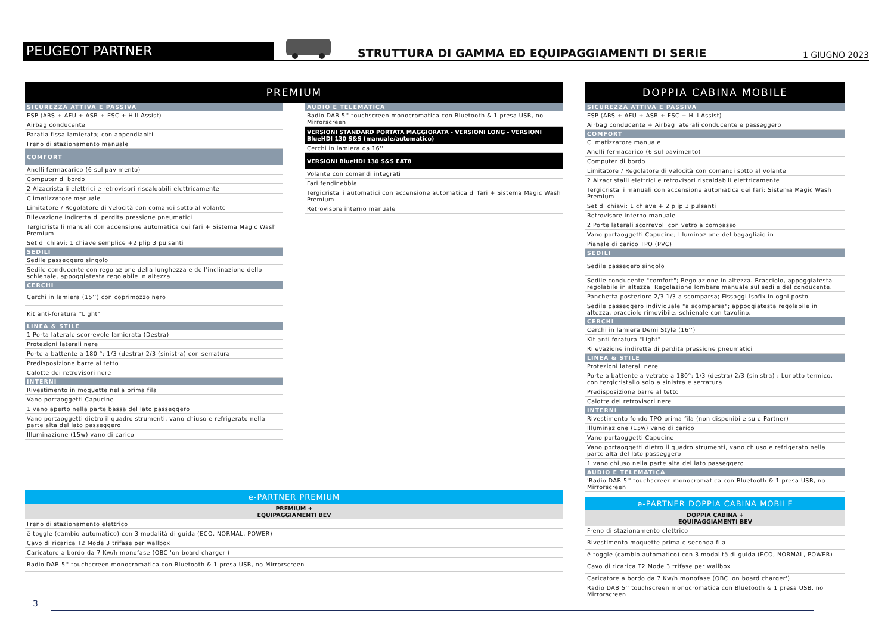PEUGEOT PARTNER
STRUTTURA DI GAMMA ED EQUIPAGGIAMENTI DI SERIE
1 GIUGNO 2023
PREMIUM
SICUREZZA ATTIVA E PASSIVA
ESP (ABS + AFU + ASR + ESC + Hill Assist)
Airbag conducente
Paratia fissa lamierata; con appendiabiti
Freno di stazionamento manuale
COMFORT
Anelli fermacarico (6 sul pavimento)
Computer di bordo
2 Alzacristalli elettrici e retrovisori riscaldabili elettricamente
Climatizzatore manuale
Limitatore / Regolatore di velocità con comandi sotto al volante
Rilevazione indiretta di perdita pressione pneumatici
Tergicristalli manuali con accensione automatica dei fari + Sistema Magic Wash Premium
Set di chiavi: 1 chiave semplice +2 plip 3 pulsanti
SEDILI
Sedile passeggero singolo
Sedile conducente con regolazione della lunghezza e dell'inclinazione dello schienale, appoggiatesta regolabile in altezza
CERCHI
Cerchi in lamiera (15’’) con coprimozzo nero
Kit anti-foratura "Light"
LINEA & STILE
1 Porta laterale scorrevole lamierata (Destra)
Protezioni laterali nere
Porte a battente a 180 °; 1/3 (destra) 2/3 (sinistra) con serratura
Predisposizione barre al tetto
Calotte dei retrovisori nere
INTERNI
Rivestimento in moquette nella prima fila
Vano portaoggetti Capucine
1 vano aperto nella parte bassa del lato passeggero
Vano portaoggetti dietro il quadro strumenti, vano chiuso e refrigerato nella parte alta del lato passeggero
Illuminazione (15w) vano di carico
AUDIO E TELEMATICA
Radio DAB 5'' touchscreen monocromatica con Bluetooth & 1 presa USB, no Mirrorscreen
VERSIONI STANDARD PORTATA MAGGIORATA - VERSIONI LONG - VERSIONI BlueHDI 130 S&S (manuale/automatico)
Cerchi in lamiera da 16''
VERSIONI BlueHDI 130 S&S EAT8
Volante con comandi integrati
Fari fendinebbia
Tergicristalli automatici con accensione automatica di fari + Sistema Magic Wash Premium
Retrovisore interno manuale
e-PARTNER PREMIUM
PREMIUM +
EQUIPAGGIAMENTI BEV
Freno di stazionamento elettrico
ë-toggle (cambio automatico) con 3 modalità di guida (ECO, NORMAL, POWER)
Cavo di ricarica T2 Mode 3 trifase per wallbox
Caricatore a bordo da 7 Kw/h monofase (OBC 'on board charger')
Radio DAB 5'' touchscreen monocromatica con Bluetooth & 1 presa USB, no Mirrorscreen
DOPPIA CABINA MOBILE
SICUREZZA ATTIVA E PASSIVA
ESP (ABS + AFU + ASR + ESC + Hill Assist)
Airbag conducente + Airbag laterali conducente e passeggero
COMFORT
Climatizzatore manuale
Anelli fermacarico (6 sul pavimento)
Computer di bordo
Limitatore / Regolatore di velocità con comandi sotto al volante
2 Alzacristalli elettrici e retrovisori riscaldabili elettricamente
Tergicristalli manuali con accensione automatica dei fari; Sistema Magic Wash Premium
Set di chiavi: 1 chiave + 2 plip 3 pulsanti
Retrovisore interno manuale
2 Porte laterali scorrevoli con vetro a compasso
Vano portaoggetti Capucine; Illuminazione del bagagliaio in
Pianale di carico TPO (PVC)
SEDILI
Sedile passegero singolo
Sedile conducente "comfort"; Regolazione in altezza. Bracciolo, appoggiatesta regolabile in altezza. Regolazione lombare manuale sul sedile del conducente.
Panchetta posteriore 2/3 1/3 a scomparsa; Fissaggi Isofix in ogni posto
Sedile passeggero individuale "a scomparsa"; appoggiatesta regolabile in altezza, bracciolo rimovibile, schienale con tavolino.
CERCHI
Cerchi in lamiera Demi Style (16’’)
Kit anti-foratura "Light"
Rilevazione indiretta di perdita pressione pneumatici
LINEA & STILE
Protezioni laterali nere
Porte a battente a vetrate a 180°; 1/3 (destra) 2/3 (sinistra) ; Lunotto termico, con tergicristallo solo a sinistra e serratura
Predisposizione barre al tetto
Calotte dei retrovisori nere
INTERNI
Rivestimento fondo TPO prima fila (non disponibile su e-Partner)
Illuminazione (15w) vano di carico
Vano portaoggetti Capucine
Vano portaoggetti dietro il quadro strumenti, vano chiuso e refrigerato nella parte alta del lato passeggero
1 vano chiuso nella parte alta del lato passeggero
AUDIO E TELEMATICA
'Radio DAB 5'' touchscreen monocromatica con Bluetooth & 1 presa USB, no Mirrorscreen
e-PARTNER DOPPIA CABINA MOBILE
DOPPIA CABINA +
EQUIPAGGIAMENTI BEV
Freno di stazionamento elettrico
Rivestimento moquette prima e seconda fila
ë-toggle (cambio automatico) con 3 modalità di guida (ECO, NORMAL, POWER)
Cavo di ricarica T2 Mode 3 trifase per wallbox
Caricatore a bordo da 7 Kw/h monofase (OBC 'on board charger')
Radio DAB 5'' touchscreen monocromatica con Bluetooth & 1 presa USB, no Mirrorscreen
3